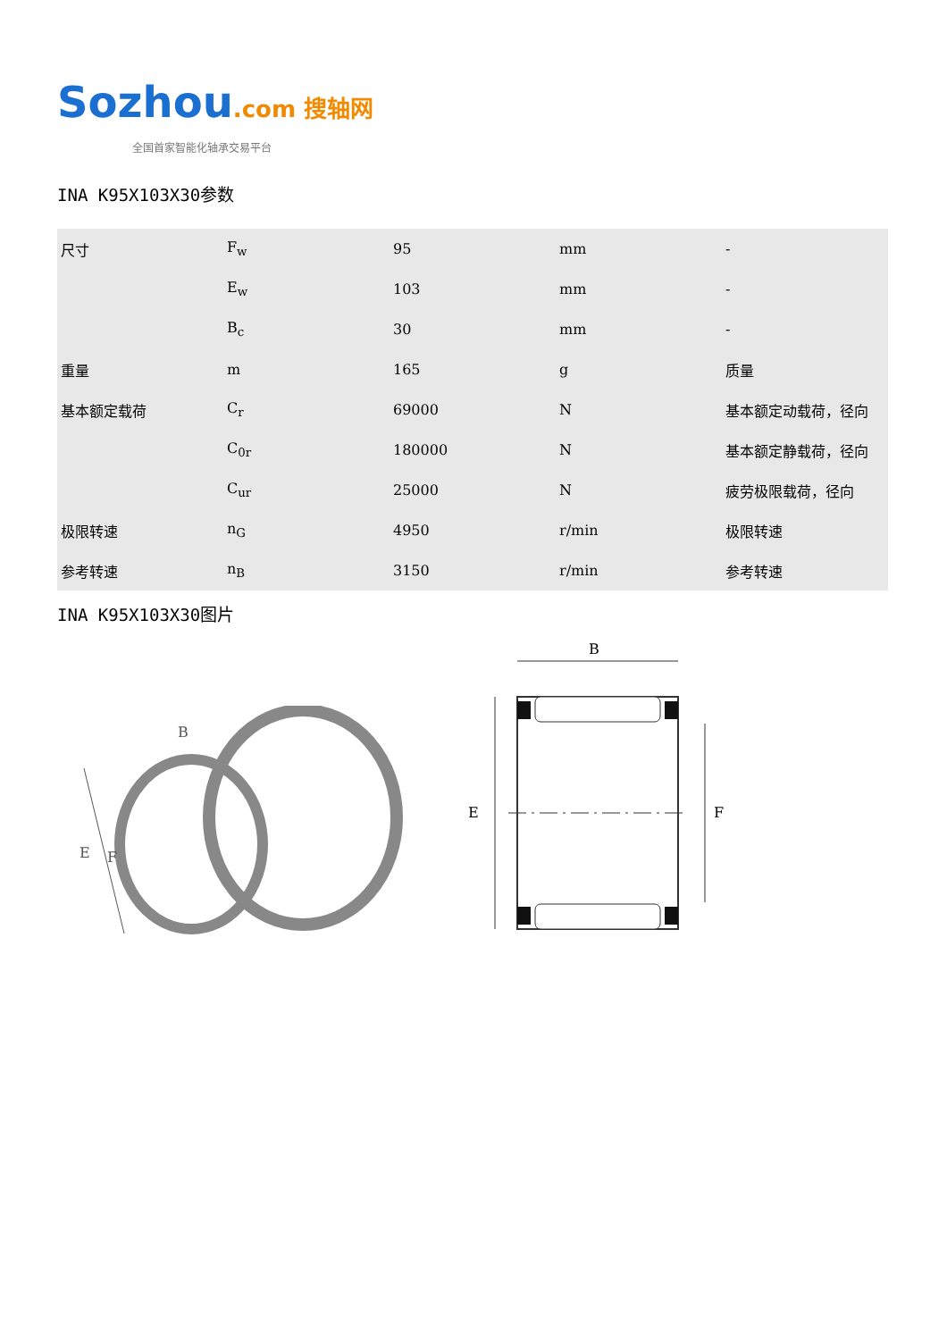Sozhou.com 搜轴网
全国首家智能化轴承交易平台
INA K95X103X30参数
| 尺寸 | F<sub>w</sub> | 95 | mm | - |
| | E<sub>w</sub> | 103 | mm | - |
| | B<sub>c</sub> | 30 | mm | - |
| 重量 | m | 165 | g | 质量 |
| 基本额定载荷 | C<sub>r</sub> | 69000 | N | 基本额定动载荷，径向 |
| | C<sub>0r</sub> | 180000 | N | 基本额定静载荷，径向 |
| | C<sub>ur</sub> | 25000 | N | 疲劳极限载荷，径向 |
| 极限转速 | n<sub>G</sub> | 4950 | r/min | 极限转速 |
| 参考转速 | n<sub>B</sub> | 3150 | r/min | 参考转速 |
INA K95X103X30图片
E
F
B
B
E
F